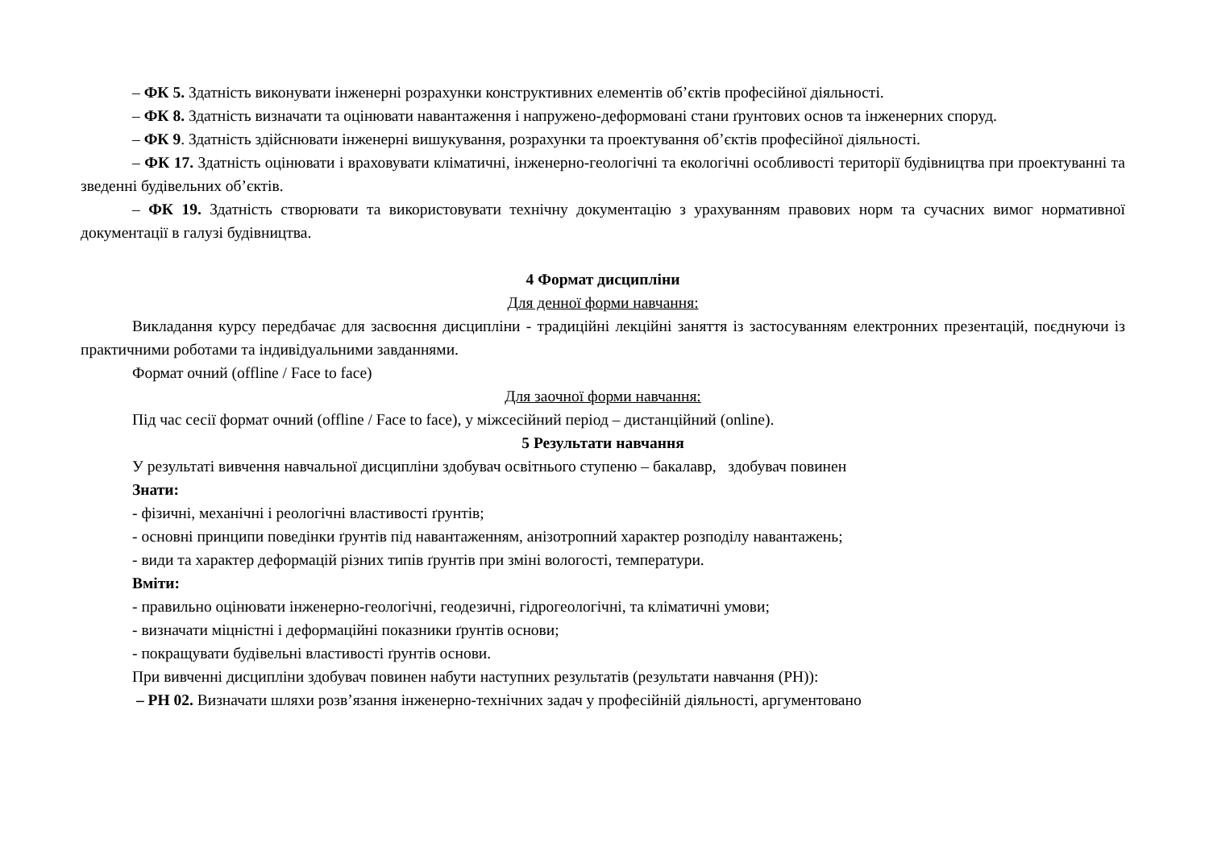– ФК 5. Здатність виконувати інженерні розрахунки конструктивних елементів об’єктів професійної діяльності.
– ФК 8. Здатність визначати та оцінювати навантаження і напружено-деформовані стани ґрунтових основ та інженерних споруд.
– ФК 9. Здатність здійснювати інженерні вишукування, розрахунки та проектування об’єктів професійної діяльності.
– ФК 17. Здатність оцінювати і враховувати кліматичні, інженерно-геологічні та екологічні особливості території будівництва при проектуванні та зведенні будівельних об’єктів.
– ФК 19. Здатність створювати та використовувати технічну документацію з урахуванням правових норм та сучасних вимог нормативної документації в галузі будівництва.
4 Формат дисципліни
Для денної форми навчання:
Викладання курсу передбачає для засвоєння дисципліни - традиційні лекційні заняття із застосуванням електронних презентацій, поєднуючи із практичними роботами та індивідуальними завданнями.
Формат очний (offline / Face to face)
Для заочної форми навчання:
Під час сесії формат очний (offline / Face to face), у міжсесійний період – дистанційний (online).
5 Результати навчання
У результаті вивчення навчальної дисципліни здобувач освітнього ступеню – бакалавр, здобувач повинен
Знати:
- фізичні, механічні і реологічні властивості ґрунтів;
- основні принципи поведінки ґрунтів під навантаженням, анізотропний характер розподілу навантажень;
- види та характер деформацій різних типів ґрунтів при зміні вологості, температури.
Вміти:
- правильно оцінювати інженерно-геологічні, геодезичні, гідрогеологічні, та кліматичні умови;
- визначати міцністні і деформаційні показники ґрунтів основи;
- покращувати будівельні властивості ґрунтів основи.
При вивченні дисципліни здобувач повинен набути наступних результатів (результати навчання (РН)):
– РН 02. Визначати шляхи розв’язання інженерно-технічних задач у професійній діяльності, аргументовано